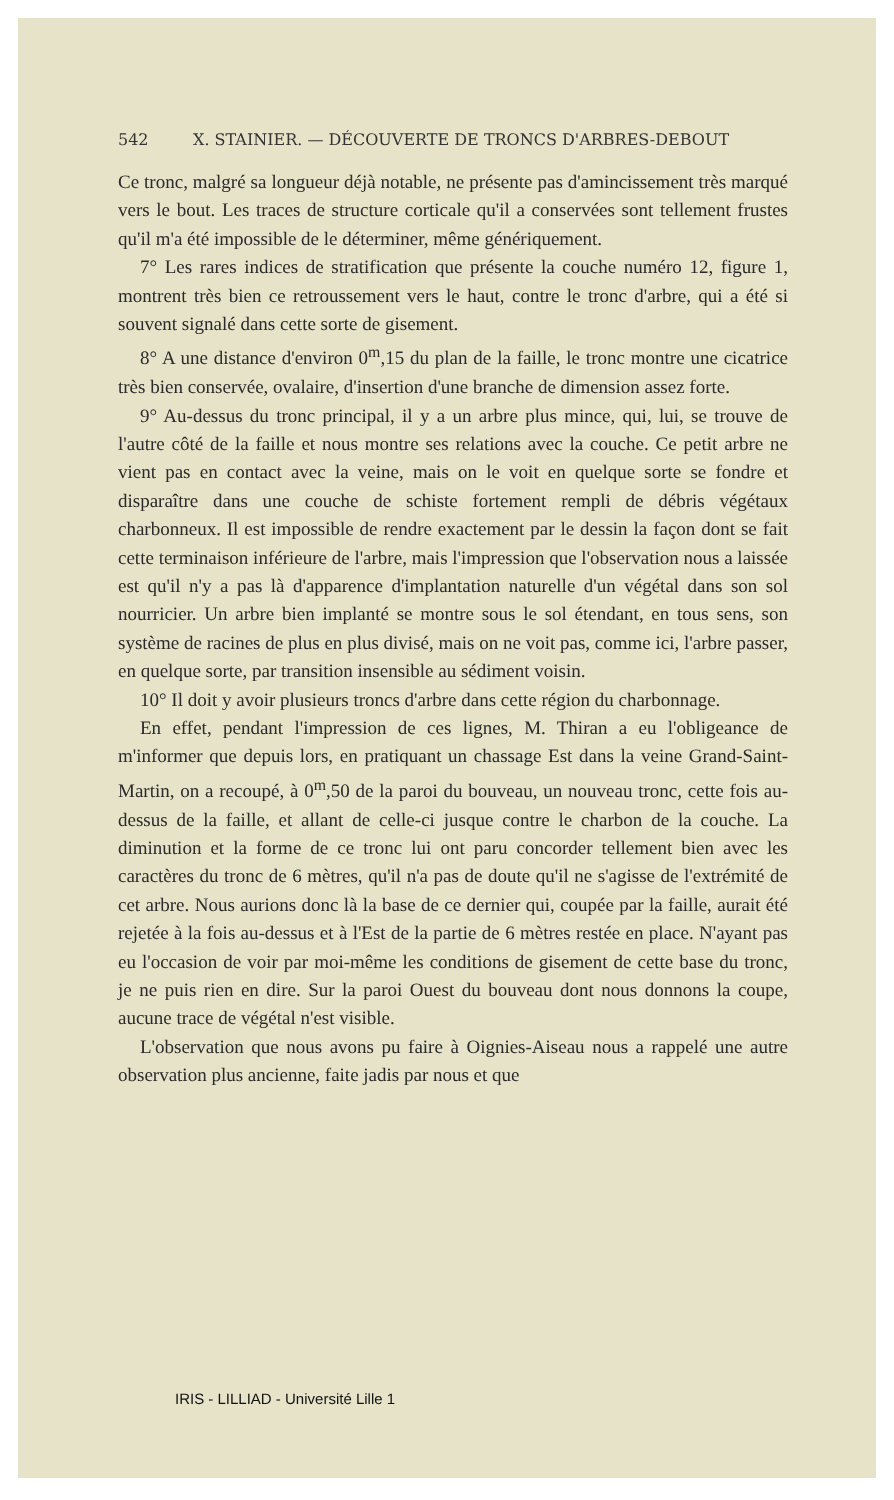542 X. STAINIER. — DÉCOUVERTE DE TRONCS D'ARBRES-DEBOUT
Ce tronc, malgré sa longueur déjà notable, ne présente pas d'amincissement très marqué vers le bout. Les traces de structure corticale qu'il a conservées sont tellement frustes qu'il m'a été impossible de le déterminer, même génériquement.
7° Les rares indices de stratification que présente la couche numéro 12, figure 1, montrent très bien ce retroussement vers le haut, contre le tronc d'arbre, qui a été si souvent signalé dans cette sorte de gisement.
8° A une distance d'environ 0<sup>m</sup>,15 du plan de la faille, le tronc montre une cicatrice très bien conservée, ovalaire, d'insertion d'une branche de dimension assez forte.
9° Au-dessus du tronc principal, il y a un arbre plus mince, qui, lui, se trouve de l'autre côté de la faille et nous montre ses relations avec la couche. Ce petit arbre ne vient pas en contact avec la veine, mais on le voit en quelque sorte se fondre et disparaître dans une couche de schiste fortement rempli de débris végétaux charbonneux. Il est impossible de rendre exactement par le dessin la façon dont se fait cette terminaison inférieure de l'arbre, mais l'impression que l'observation nous a laissée est qu'il n'y a pas là d'apparence d'implantation naturelle d'un végétal dans son sol nourricier. Un arbre bien implanté se montre sous le sol étendant, en tous sens, son système de racines de plus en plus divisé, mais on ne voit pas, comme ici, l'arbre passer, en quelque sorte, par transition insensible au sédiment voisin.
10° Il doit y avoir plusieurs troncs d'arbre dans cette région du charbonnage.
En effet, pendant l'impression de ces lignes, M. Thiran a eu l'obligeance de m'informer que depuis lors, en pratiquant un chassage Est dans la veine Grand-Saint-Martin, on a recoupé, à 0<sup>m</sup>,50 de la paroi du bouveau, un nouveau tronc, cette fois au-dessus de la faille, et allant de celle-ci jusque contre le charbon de la couche. La diminution et la forme de ce tronc lui ont paru concorder tellement bien avec les caractères du tronc de 6 mètres, qu'il n'a pas de doute qu'il ne s'agisse de l'extrémité de cet arbre. Nous aurions donc là la base de ce dernier qui, coupée par la faille, aurait été rejetée à la fois au-dessus et à l'Est de la partie de 6 mètres restée en place. N'ayant pas eu l'occasion de voir par moi-même les conditions de gisement de cette base du tronc, je ne puis rien en dire. Sur la paroi Ouest du bouveau dont nous donnons la coupe, aucune trace de végétal n'est visible.
L'observation que nous avons pu faire à Oignies-Aiseau nous a rappelé une autre observation plus ancienne, faite jadis par nous et que
IRIS - LILLIAD - Université Lille 1